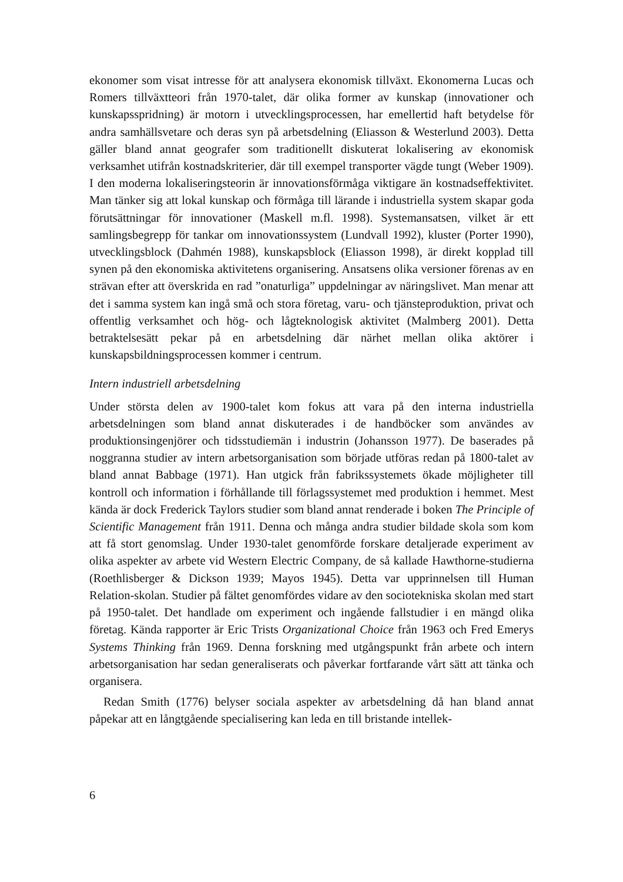ekonomer som visat intresse för att analysera ekonomisk tillväxt. Ekonomerna Lucas och Romers tillväxtteori från 1970-talet, där olika former av kunskap (innovationer och kunskapsspridning) är motorn i utvecklingsprocessen, har emellertid haft betydelse för andra samhällsvetare och deras syn på arbetsdelning (Eliasson & Westerlund 2003). Detta gäller bland annat geografer som traditionellt diskuterat lokalisering av ekonomisk verksamhet utifrån kostnadskriterier, där till exempel transporter vägde tungt (Weber 1909). I den moderna lokaliseringsteorin är innovationsförmåga viktigare än kostnadseffektivitet. Man tänker sig att lokal kunskap och förmåga till lärande i industriella system skapar goda förutsättningar för innovationer (Maskell m.fl. 1998). Systemansatsen, vilket är ett samlingsbegrepp för tankar om innovationssystem (Lundvall 1992), kluster (Porter 1990), utvecklingsblock (Dahmén 1988), kunskapsblock (Eliasson 1998), är direkt kopplad till synen på den ekonomiska aktivitetens organisering. Ansatsens olika versioner förenas av en strävan efter att överskrida en rad ”onaturliga” uppdelningar av näringslivet. Man menar att det i samma system kan ingå små och stora företag, varu- och tjänsteproduktion, privat och offentlig verksamhet och hög- och lågteknologisk aktivitet (Malmberg 2001). Detta betraktelsesätt pekar på en arbetsdelning där närhet mellan olika aktörer i kunskapsbildningsprocessen kommer i centrum.
Intern industriell arbetsdelning
Under största delen av 1900-talet kom fokus att vara på den interna industriella arbetsdelningen som bland annat diskuterades i de handböcker som användes av produktionsingenjörer och tidsstudiemän i industrin (Johansson 1977). De baserades på noggranna studier av intern arbetsorganisation som började utföras redan på 1800-talet av bland annat Babbage (1971). Han utgick från fabrikssystemets ökade möjligheter till kontroll och information i förhållande till förlagssystemet med produktion i hemmet. Mest kända är dock Frederick Taylors studier som bland annat renderade i boken The Principle of Scientific Management från 1911. Denna och många andra studier bildade skola som kom att få stort genomslag. Under 1930-talet genomförde forskare detaljerade experiment av olika aspekter av arbete vid Western Electric Company, de så kallade Hawthorne-studierna (Roethlisberger & Dickson 1939; Mayos 1945). Detta var upprinnelsen till Human Relation-skolan. Studier på fältet genomfördes vidare av den sociotekniska skolan med start på 1950-talet. Det handlade om experiment och ingående fallstudier i en mängd olika företag. Kända rapporter är Eric Trists Organizational Choice från 1963 och Fred Emerys Systems Thinking från 1969. Denna forskning med utgångspunkt från arbete och intern arbetsorganisation har sedan generaliserats och påverkar fortfarande vårt sätt att tänka och organisera.
Redan Smith (1776) belyser sociala aspekter av arbetsdelning då han bland annat påpekar att en långtgående specialisering kan leda en till bristande intellek-
6